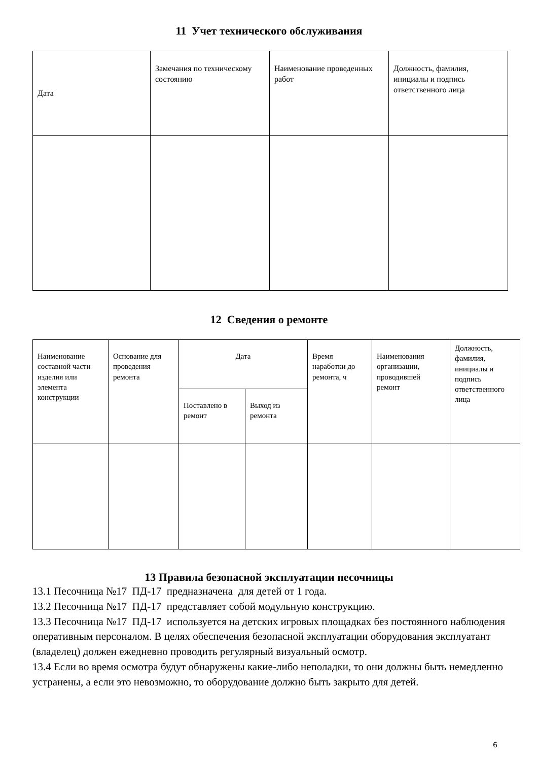11 Учет технического обслуживания
| Дата | Замечания по техническому состоянию | Наименование проведенных работ | Должность, фамилия, инициалы и подпись ответственного лица |
| --- | --- | --- | --- |
12 Сведения о ремонте
| Наименование составной части изделия или элемента конструкции | Основание для проведения ремонта | Дата | | Время наработки до ремонта, ч | Наименования организации, проводившей ремонт | Должность, фамилия, инициалы и подпись ответственного лица |
| --- | --- | --- | --- | --- | --- | --- |
| | | Поставлено в ремонт | Выход из ремонта | | | |
13 Правила безопасной эксплуатации песочницы
13.1 Песочница №17 ПД-17 предназначена для детей от 1 года.
13.2 Песочница №17 ПД-17 представляет собой модульную конструкцию.
13.3 Песочница №17 ПД-17 используется на детских игровых площадках без постоянного наблюдения оперативным персоналом. В целях обеспечения безопасной эксплуатации оборудования эксплуатант (владелец) должен ежедневно проводить регулярный визуальный осмотр.
13.4 Если во время осмотра будут обнаружены какие-либо неполадки, то они должны быть немедленно устранены, а если это невозможно, то оборудование должно быть закрыто для детей.
6